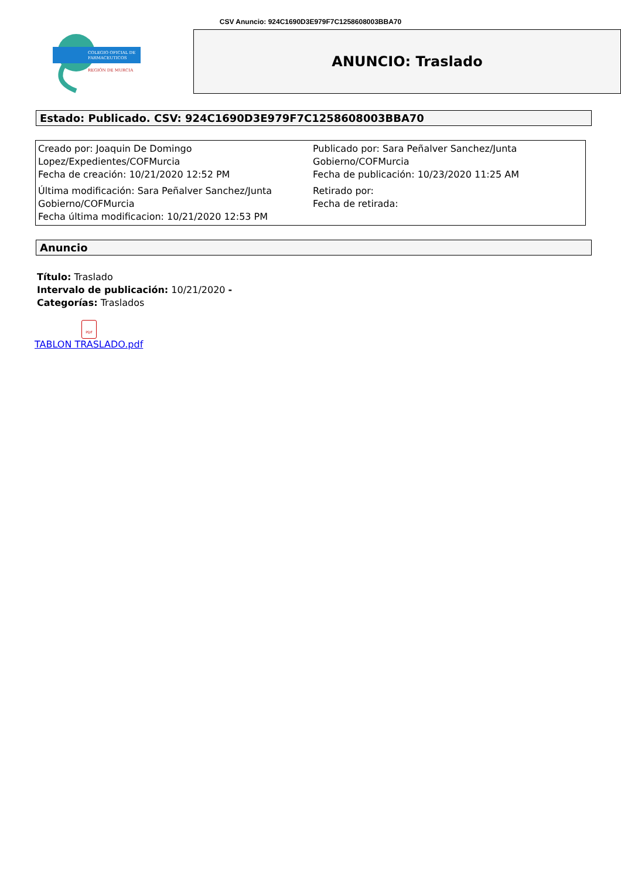CSV Anuncio: 924C1690D3E979F7C1258608003BBA70
COLEGIO OFICIAL DE
FARMACEUTICOS
REGIÓN DE MURCIA
ANUNCIO: Traslado
Estado: Publicado. CSV: 924C1690D3E979F7C1258608003BBA70
| Creado por: Joaquin De Domingo Lopez/Expedientes/COFMurcia Fecha de creación: 10/21/2020 12:52 PM | Publicado por: Sara Peñalver Sanchez/Junta Gobierno/COFMurcia Fecha de publicación: 10/23/2020 11:25 AM |
| Última modificación: Sara Peñalver Sanchez/Junta Gobierno/COFMurcia Fecha última modificacion: 10/21/2020 12:53 PM | Retirado por: Fecha de retirada: |
Anuncio
Título: Traslado
Intervalo de publicación: 10/21/2020 -
Categorías: Traslados
PDF
TABLON TRASLADO.pdf